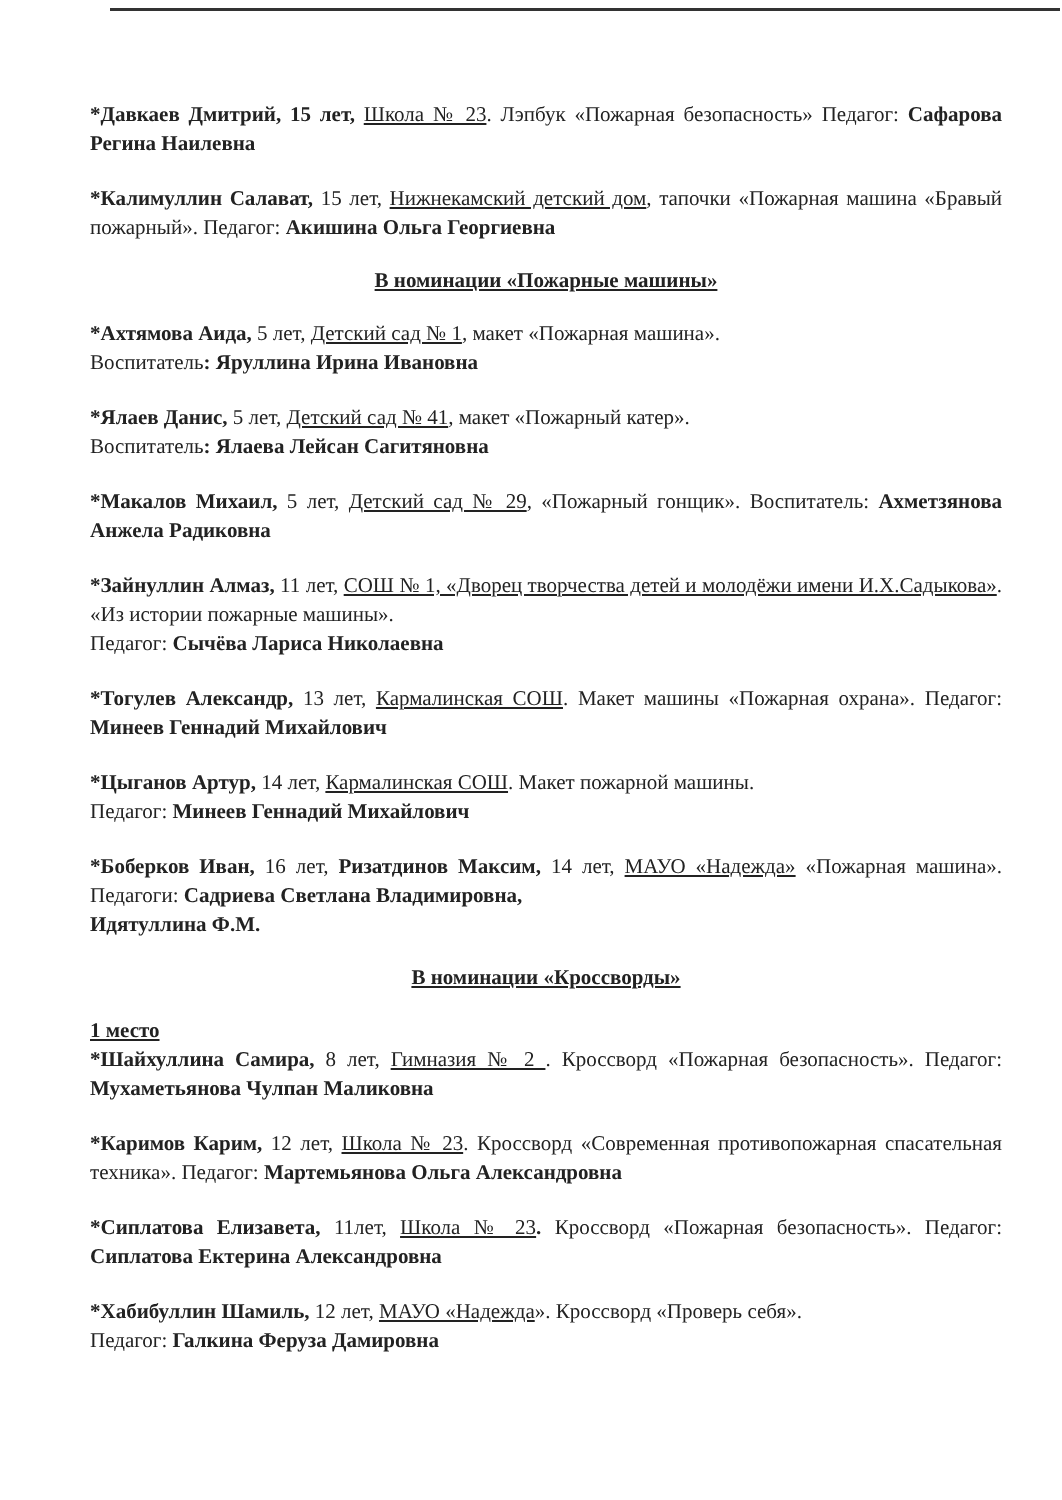*Давкаев Дмитрий, 15 лет, Школа № 23. Лэпбук «Пожарная безопасность» Педагог: Сафарова Регина Наилевна
*Калимуллин Салават, 15 лет, Нижнекамский детский дом, тапочки «Пожарная машина «Бравый пожарный». Педагог: Акишина Ольга Георгиевна
В номинации «Пожарные машины»
*Ахтямова Аида, 5 лет, Детский сад № 1, макет «Пожарная машина».
Воспитатель: Яруллина Ирина Ивановна
*Ялаев Данис, 5 лет, Детский сад № 41, макет «Пожарный катер».
Воспитатель: Ялаева Лейсан Сагитяновна
*Макалов Михаил, 5 лет, Детский сад № 29, «Пожарный гонщик». Воспитатель: Ахметзянова Анжела Радиковна
*Зайнуллин Алмаз, 11 лет, СОШ № 1, «Дворец творчества детей и молодёжи имени И.Х.Садыкова». «Из истории пожарные машины».
Педагог: Сычёва Лариса Николаевна
*Тогулев Александр, 13 лет, Кармалинская СОШ. Макет машины «Пожарная охрана». Педагог: Минеев Геннадий Михайлович
*Цыганов Артур, 14 лет, Кармалинская СОШ. Макет пожарной машины.
Педагог: Минеев Геннадий Михайлович
*Боберков Иван, 16 лет, Ризатдинов Максим, 14 лет, МАУО «Надежда» «Пожарная машина». Педагоги: Садриева Светлана Владимировна,
Идятуллина Ф.М.
В номинации «Кроссворды»
1 место
*Шайхуллина Самира, 8 лет, Гимназия № 2 . Кроссворд «Пожарная безопасность». Педагог: Мухаметьянова Чулпан Маликовна
*Каримов Карим, 12 лет, Школа № 23. Кроссворд «Современная противопожарная спасательная техника». Педагог: Мартемьянова Ольга Александровна
*Сиплатова Елизавета, 11лет, Школа № 23. Кроссворд «Пожарная безопасность». Педагог: Сиплатова Ектерина Александровна
*Хабибуллин Шамиль, 12 лет, МАУО «Надежда». Кроссворд «Проверь себя».
Педагог: Галкина Феруза Дамировна